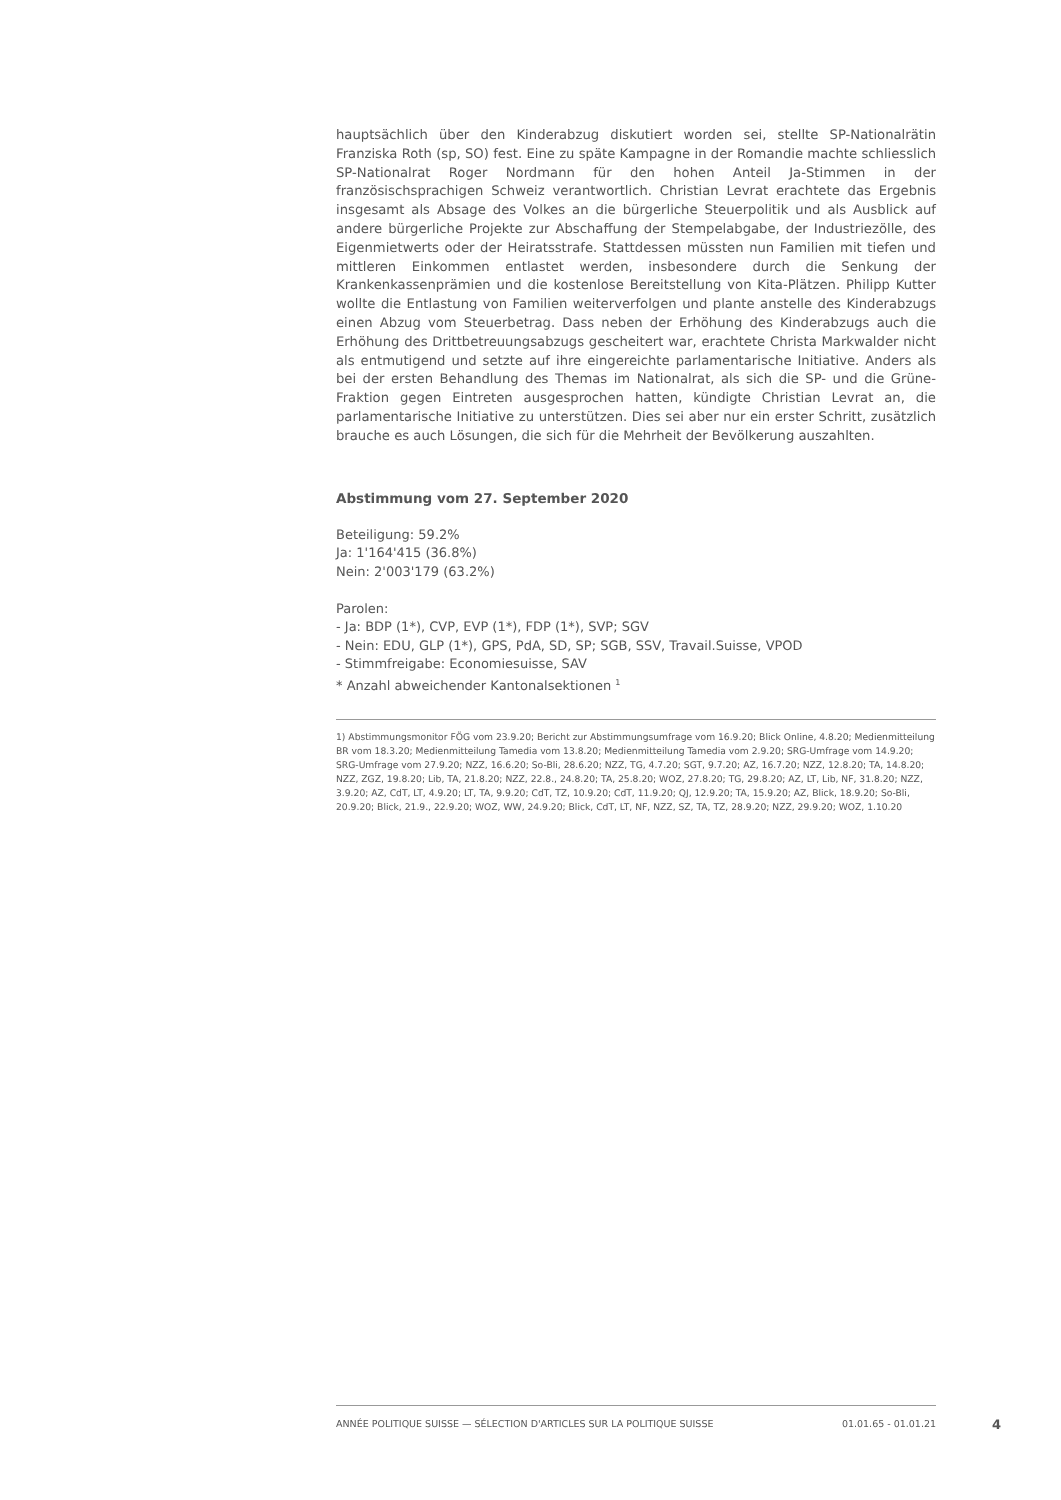hauptsächlich über den Kinderabzug diskutiert worden sei, stellte SP-Nationalrätin Franziska Roth (sp, SO) fest. Eine zu späte Kampagne in der Romandie machte schliesslich SP-Nationalrat Roger Nordmann für den hohen Anteil Ja-Stimmen in der französischsprachigen Schweiz verantwortlich. Christian Levrat erachtete das Ergebnis insgesamt als Absage des Volkes an die bürgerliche Steuerpolitik und als Ausblick auf andere bürgerliche Projekte zur Abschaffung der Stempelabgabe, der Industriezölle, des Eigenmietwerts oder der Heiratsstrafe. Stattdessen müssten nun Familien mit tiefen und mittleren Einkommen entlastet werden, insbesondere durch die Senkung der Krankenkassenprämien und die kostenlose Bereitstellung von Kita-Plätzen. Philipp Kutter wollte die Entlastung von Familien weiterverfolgen und plante anstelle des Kinderabzugs einen Abzug vom Steuerbetrag. Dass neben der Erhöhung des Kinderabzugs auch die Erhöhung des Drittbetreuungsabzugs gescheitert war, erachtete Christa Markwalder nicht als entmutigend und setzte auf ihre eingereichte parlamentarische Initiative. Anders als bei der ersten Behandlung des Themas im Nationalrat, als sich die SP- und die Grüne-Fraktion gegen Eintreten ausgesprochen hatten, kündigte Christian Levrat an, die parlamentarische Initiative zu unterstützen. Dies sei aber nur ein erster Schritt, zusätzlich brauche es auch Lösungen, die sich für die Mehrheit der Bevölkerung auszahlten.
Abstimmung vom 27. September 2020
Beteiligung: 59.2%
Ja: 1'164'415 (36.8%)
Nein: 2'003'179 (63.2%)
Parolen:
- Ja: BDP (1*), CVP, EVP (1*), FDP (1*), SVP; SGV
- Nein: EDU, GLP (1*), GPS, PdA, SD, SP; SGB, SSV, Travail.Suisse, VPOD
- Stimmfreigabe: Economiesuisse, SAV
* Anzahl abweichender Kantonalsektionen <sup>1</sup>
1) Abstimmungsmonitor FÖG vom 23.9.20; Bericht zur Abstimmungsumfrage vom 16.9.20; Blick Online, 4.8.20; Medienmitteilung BR vom 18.3.20; Medienmitteilung Tamedia vom 13.8.20; Medienmitteilung Tamedia vom 2.9.20; SRG-Umfrage vom 14.9.20; SRG-Umfrage vom 27.9.20; NZZ, 16.6.20; So-Bli, 28.6.20; NZZ, TG, 4.7.20; SGT, 9.7.20; AZ, 16.7.20; NZZ, 12.8.20; TA, 14.8.20; NZZ, ZGZ, 19.8.20; Lib, TA, 21.8.20; NZZ, 22.8., 24.8.20; TA, 25.8.20; WOZ, 27.8.20; TG, 29.8.20; AZ, LT, Lib, NF, 31.8.20; NZZ, 3.9.20; AZ, CdT, LT, 4.9.20; LT, TA, 9.9.20; CdT, TZ, 10.9.20; CdT, 11.9.20; QJ, 12.9.20; TA, 15.9.20; AZ, Blick, 18.9.20; So-Bli, 20.9.20; Blick, 21.9., 22.9.20; WOZ, WW, 24.9.20; Blick, CdT, LT, NF, NZZ, SZ, TA, TZ, 28.9.20; NZZ, 29.9.20; WOZ, 1.10.20
ANNÉE POLITIQUE SUISSE — SÉLECTION D'ARTICLES SUR LA POLITIQUE SUISSE 01.01.65 - 01.01.21
4